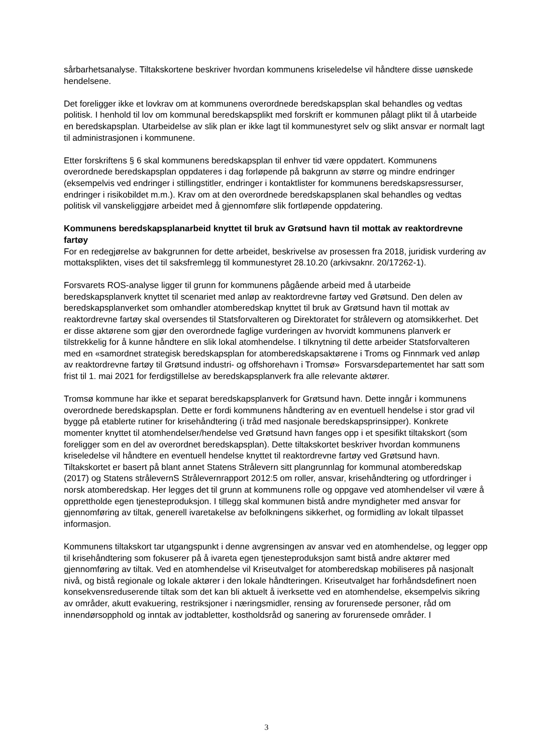sårbarhetsanalyse. Tiltakskortene beskriver hvordan kommunens kriseledelse vil håndtere disse uønskede hendelsene.
Det foreligger ikke et lovkrav om at kommunens overordnede beredskapsplan skal behandles og vedtas politisk. I henhold til lov om kommunal beredskapsplikt med forskrift er kommunen pålagt plikt til å utarbeide en beredskapsplan. Utarbeidelse av slik plan er ikke lagt til kommunestyret selv og slikt ansvar er normalt lagt til administrasjonen i kommunene.
Etter forskriftens § 6 skal kommunens beredskapsplan til enhver tid være oppdatert. Kommunens overordnede beredskapsplan oppdateres i dag forløpende på bakgrunn av større og mindre endringer (eksempelvis ved endringer i stillingstitler, endringer i kontaktlister for kommunens beredskapsressurser, endringer i risikobildet m.m.). Krav om at den overordnede beredskapsplanen skal behandles og vedtas politisk vil vanskeliggjøre arbeidet med å gjennomføre slik fortløpende oppdatering.
Kommunens beredskapsplanarbeid knyttet til bruk av Grøtsund havn til mottak av reaktordrevne fartøy
For en redegjørelse av bakgrunnen for dette arbeidet, beskrivelse av prosessen fra 2018, juridisk vurdering av mottaksplikten, vises det til saksfremlegg til kommunestyret 28.10.20 (arkivsaknr. 20/17262-1).
Forsvarets ROS-analyse ligger til grunn for kommunens pågående arbeid med å utarbeide beredskapsplanverk knyttet til scenariet med anløp av reaktordrevne fartøy ved Grøtsund. Den delen av beredskapsplanverket som omhandler atomberedskap knyttet til bruk av Grøtsund havn til mottak av reaktordrevne fartøy skal oversendes til Statsforvalteren og Direktoratet for strålevern og atomsikkerhet. Det er disse aktørene som gjør den overordnede faglige vurderingen av hvorvidt kommunens planverk er tilstrekkelig for å kunne håndtere en slik lokal atomhendelse. I tilknytning til dette arbeider Statsforvalteren med en «samordnet strategisk beredskapsplan for atomberedskapsaktørene i Troms og Finnmark ved anløp av reaktordrevne fartøy til Grøtsund industri- og offshorehavn i Tromsø» Forsvarsdepartementet har satt som frist til 1. mai 2021 for ferdigstillelse av beredskapsplanverk fra alle relevante aktører.
Tromsø kommune har ikke et separat beredskapsplanverk for Grøtsund havn. Dette inngår i kommunens overordnede beredskapsplan. Dette er fordi kommunens håndtering av en eventuell hendelse i stor grad vil bygge på etablerte rutiner for krisehåndtering (i tråd med nasjonale beredskapsprinsipper). Konkrete momenter knyttet til atomhendelser/hendelse ved Grøtsund havn fanges opp i et spesifikt tiltakskort (som foreligger som en del av overordnet beredskapsplan). Dette tiltakskortet beskriver hvordan kommunens kriseledelse vil håndtere en eventuell hendelse knyttet til reaktordrevne fartøy ved Grøtsund havn. Tiltakskortet er basert på blant annet Statens Strålevern sitt plangrunnlag for kommunal atomberedskap (2017) og Statens strålevernS Strålevernrapport 2012:5 om roller, ansvar, krisehåndtering og utfordringer i norsk atomberedskap. Her legges det til grunn at kommunens rolle og oppgave ved atomhendelser vil være å opprettholde egen tjenesteproduksjon. I tillegg skal kommunen bistå andre myndigheter med ansvar for gjennomføring av tiltak, generell ivaretakelse av befolkningens sikkerhet, og formidling av lokalt tilpasset informasjon.
Kommunens tiltakskort tar utgangspunkt i denne avgrensingen av ansvar ved en atomhendelse, og legger opp til krisehåndtering som fokuserer på å ivareta egen tjenesteproduksjon samt bistå andre aktører med gjennomføring av tiltak. Ved en atomhendelse vil Kriseutvalget for atomberedskap mobiliseres på nasjonalt nivå, og bistå regionale og lokale aktører i den lokale håndteringen. Kriseutvalget har forhåndsdefinert noen konsekvensreduserende tiltak som det kan bli aktuelt å iverksette ved en atomhendelse, eksempelvis sikring av områder, akutt evakuering, restriksjoner i næringsmidler, rensing av forurensede personer, råd om innendørsopphold og inntak av jodtabletter, kostholdsråd og sanering av forurensede områder. I
3